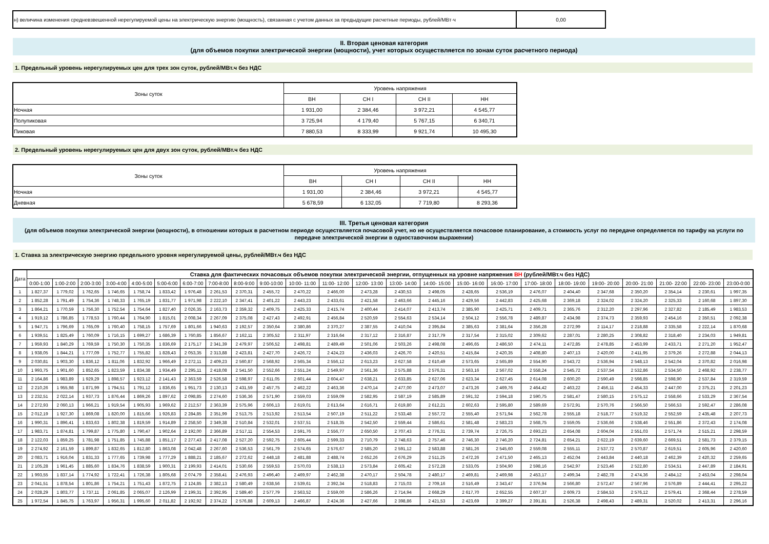| н) величина изменения средневзвешенной нерегулируемой цены на электрическую энергию (мощность), связанная с учетом данных за предыдущие расчетные периоды, рублей/МВт·ч | 0,00 |
II. Вторая ценовая категория
(для объемов покупки электрической энергии (мощности), учет которых осуществляется по зонам суток расчетного периода)
1. Предельный уровень нерегулируемых цен для трех зон суток, рублей/МВт.ч без НДС
| Зоны суток | Уровень напряжения | | | |
| | ВН | СН I | СН II | НН |
| Ночная | 1 931,00 | 2 384,46 | 3 972,21 | 4 545,77 |
| Полупиковая | 3 725,94 | 4 179,40 | 5 767,15 | 6 340,71 |
| Пиковая | 7 880,53 | 8 333,99 | 9 921,74 | 10 495,30 |
2. Предельный уровень нерегулируемых цен для двух зон суток, рублей/МВт.ч без НДС
| Зоны суток | Уровень напряжения | | | |
| | ВН | СН I | СН II | НН |
| Ночная | 1 931,00 | 2 384,46 | 3 972,21 | 4 545,77 |
| Дневная | 5 678,59 | 6 132,05 | 7 719,80 | 8 293,36 |
III. Третья ценовая категория
(для объемов покупки электрической энергии (мощности), в отношении которых в расчетном периоде осуществляется почасовой учет, но не осуществляется почасовое планирование, а стоимость услуг по передаче определяется по тарифу на услуги по передаче электрической энергии в одноставочном выражении)
1. Ставка за электрическую энергию предельного уровня нерегулируемой цены, рублей/МВт.ч без НДС
| Дата | Ставка для фактических почасовых объемов покупки электрической энергии, отпущенных на уровне напряжения ВН (рублей/МВт.ч без НДС) | | | | | | | | | | | | | | | | | | | | | | | |
| --- | --- | --- | --- | --- | --- | --- | --- | --- | --- | --- | --- | --- | --- | --- | --- | --- | --- | --- | --- | --- | --- | --- | --- | --- |
| | 0:00-1:00 | 1:00-2:00 | 2:00-3:00 | 3:00-4:00 | 4:00-5:00 | 5:00-6:00 | 6:00-7:00 | 7:00-8:00 | 8:00-9:00 | 9:00-10:00 | 10:00- 11:00 | 11:00- 12:00 | 12:00- 13:00 | 13:00- 14:00 | 14:00- 15:00 | 15:00- 16:00 | 16:00- 17:00 | 17:00- 18:00 | 18:00- 19:00 | 19:00- 20:00 | 20:00- 21:00 | 21:00- 22:00 | 22:00- 23:00 | 23:00-0:00 |
| 1 | 1 827,37 | 1 779,02 | 1 762,65 | 1 746,65 | 1 758,74 | 1 833,42 | 1 976,48 | 2 261,53 | 2 370,31 | 2 455,72 | 2 470,22 | 2 466,00 | 2 473,28 | 2 430,53 | 2 498,05 | 2 428,65 | 2 536,19 | 2 476,07 | 2 404,40 | 2 347,68 | 2 350,20 | 2 354,14 | 2 230,61 | 1 997,35 |
| 2 | 1 852,28 | 1 791,49 | 1 754,36 | 1 748,33 | 1 765,19 | 1 831,77 | 1 971,98 | 2 222,10 | 2 347,41 | 2 401,22 | 2 443,23 | 2 433,61 | 2 421,58 | 2 463,66 | 2 445,16 | 2 429,56 | 2 442,83 | 2 425,68 | 2 369,18 | 2 324,02 | 2 324,20 | 2 325,33 | 2 160,68 | 1 897,30 |
| 3 | 1 864,21 | 1 770,59 | 1 756,30 | 1 752,54 | 1 754,64 | 1 827,40 | 2 026,35 | 2 163,73 | 2 359,32 | 2 409,75 | 2 425,33 | 2 415,74 | 2 400,44 | 2 414,07 | 2 413,74 | 2 385,90 | 2 425,71 | 2 409,71 | 2 365,76 | 2 312,20 | 2 297,96 | 2 327,82 | 2 185,49 | 1 983,53 |
| 4 | 1 919,12 | 1 786,85 | 1 778,53 | 1 760,44 | 1 764,90 | 1 815,01 | 2 008,34 | 2 267,09 | 2 375,08 | 2 427,43 | 2 492,91 | 2 456,84 | 2 520,59 | 2 554,63 | 2 534,14 | 2 504,12 | 2 556,78 | 2 489,87 | 2 434,98 | 2 374,73 | 2 359,93 | 2 454,16 | 2 350,51 | 2 092,38 |
| 5 | 1 947,71 | 1 796,69 | 1 765,09 | 1 760,40 | 1 758,15 | 1 757,69 | 1 801,66 | 1 940,63 | 2 192,57 | 2 350,64 | 2 380,86 | 2 370,27 | 2 387,55 | 2 410,04 | 2 395,84 | 2 385,63 | 2 381,64 | 2 356,28 | 2 272,99 | 2 114,17 | 2 218,88 | 2 335,58 | 2 222,14 | 1 870,68 |
| 6 | 1 939,51 | 1 825,49 | 1 760,09 | 1 716,15 | 1 699,27 | 1 686,39 | 1 760,85 | 1 856,67 | 2 162,11 | 2 305,52 | 2 311,97 | 2 316,64 | 2 317,12 | 2 316,87 | 2 317,79 | 2 317,54 | 2 315,02 | 2 309,62 | 2 287,01 | 2 280,25 | 2 308,82 | 2 318,40 | 2 234,03 | 1 949,81 |
| 7 | 1 959,93 | 1 840,29 | 1 769,59 | 1 750,30 | 1 750,35 | 1 836,69 | 2 175,17 | 2 341,39 | 2 479,97 | 2 506,52 | 2 498,81 | 2 489,49 | 2 501,06 | 2 503,26 | 2 498,08 | 2 496,65 | 2 486,50 | 2 474,11 | 2 472,85 | 2 478,85 | 2 453,99 | 2 433,71 | 2 271,20 | 1 952,47 |
| 8 | 1 938,05 | 1 844,21 | 1 777,09 | 1 752,77 | 1 755,82 | 1 828,43 | 2 053,35 | 2 313,88 | 2 423,81 | 2 427,70 | 2 426,72 | 2 424,23 | 2 436,03 | 2 426,70 | 2 420,51 | 2 415,84 | 2 420,35 | 2 408,80 | 2 407,13 | 2 420,00 | 2 411,95 | 2 379,26 | 2 272,88 | 2 044,13 |
| 9 | 2 030,81 | 1 903,30 | 1 836,12 | 1 811,06 | 1 832,92 | 1 966,49 | 2 272,11 | 2 409,23 | 2 560,87 | 2 568,92 | 2 565,34 | 2 556,12 | 2 613,23 | 2 627,58 | 2 610,49 | 2 573,65 | 2 565,89 | 2 554,90 | 2 543,72 | 2 536,94 | 2 548,13 | 2 542,04 | 2 370,82 | 2 016,98 |
| 10 | 1 993,75 | 1 901,60 | 1 852,65 | 1 823,59 | 1 834,38 | 1 934,49 | 2 295,11 | 2 418,08 | 2 541,50 | 2 552,66 | 2 551,24 | 2 549,97 | 2 561,36 | 2 575,88 | 2 576,31 | 2 563,16 | 2 567,02 | 2 558,24 | 2 545,72 | 2 537,54 | 2 532,86 | 2 534,50 | 2 468,92 | 2 238,77 |
| 11 | 2 164,86 | 1 983,89 | 1 929,29 | 1 898,57 | 1 923,12 | 2 141,43 | 2 363,59 | 2 526,58 | 2 598,97 | 2 611,05 | 2 601,44 | 2 604,47 | 2 638,21 | 2 633,85 | 2 627,06 | 2 623,34 | 2 627,45 | 2 614,08 | 2 600,20 | 2 590,49 | 2 598,85 | 2 598,90 | 2 537,84 | 2 319,59 |
| 12 | 2 210,26 | 1 955,98 | 1 871,99 | 1 794,51 | 1 791,12 | 1 836,65 | 1 951,73 | 2 130,13 | 2 431,59 | 2 457,75 | 2 462,22 | 2 463,36 | 2 470,14 | 2 477,00 | 2 473,07 | 2 473,26 | 2 469,76 | 2 464,42 | 2 463,22 | 2 456,11 | 2 454,33 | 2 447,00 | 2 375,21 | 2 201,23 |
| 13 | 2 232,51 | 2 022,14 | 1 937,73 | 1 876,44 | 1 869,26 | 1 897,62 | 2 098,85 | 2 274,60 | 2 536,36 | 2 571,90 | 2 559,03 | 2 559,09 | 2 582,95 | 2 587,19 | 2 585,89 | 2 591,32 | 2 594,18 | 2 590,75 | 2 581,47 | 2 580,15 | 2 575,12 | 2 558,66 | 2 533,29 | 2 367,54 |
| 14 | 2 272,93 | 2 060,13 | 1 966,21 | 1 919,54 | 1 905,93 | 1 969,62 | 2 212,57 | 2 363,39 | 2 575,96 | 2 606,13 | 2 619,01 | 2 613,64 | 2 616,71 | 2 619,80 | 2 612,21 | 2 602,63 | 2 595,80 | 2 589,69 | 2 572,91 | 2 570,76 | 2 566,50 | 2 566,53 | 2 592,47 | 2 286,08 |
| 15 | 2 012,19 | 1 927,30 | 1 869,08 | 1 820,00 | 1 815,66 | 1 926,83 | 2 284,85 | 2 351,99 | 2 513,75 | 2 513,92 | 2 513,54 | 2 507,19 | 2 511,22 | 2 533,48 | 2 557,72 | 2 555,40 | 2 571,94 | 2 562,78 | 2 555,18 | 2 518,77 | 2 519,32 | 2 552,59 | 2 435,48 | 2 207,73 |
| 16 | 1 990,31 | 1 896,41 | 1 833,63 | 1 802,38 | 1 819,59 | 1 914,89 | 2 258,50 | 2 349,38 | 2 510,84 | 2 532,01 | 2 537,51 | 2 518,35 | 2 542,50 | 2 559,44 | 2 586,61 | 2 581,48 | 2 583,23 | 2 568,75 | 2 559,05 | 2 536,66 | 2 538,46 | 2 551,86 | 2 372,43 | 2 174,08 |
| 17 | 1 983,71 | 1 874,81 | 1 799,87 | 1 775,80 | 1 790,47 | 1 902,64 | 2 192,00 | 2 366,89 | 2 517,11 | 2 554,53 | 2 591,76 | 2 556,77 | 2 650,50 | 2 707,43 | 2 776,31 | 2 739,74 | 2 726,75 | 2 693,23 | 2 654,08 | 2 604,04 | 2 551,03 | 2 571,74 | 2 515,21 | 2 298,59 |
| 18 | 2 122,03 | 1 859,25 | 1 781,98 | 1 751,85 | 1 745,88 | 1 851,17 | 2 277,43 | 2 417,08 | 2 527,20 | 2 592,75 | 2 605,44 | 2 599,33 | 2 710,79 | 2 748,63 | 2 757,46 | 2 746,30 | 2 746,20 | 2 724,81 | 2 654,21 | 2 622,19 | 2 639,60 | 2 669,51 | 2 581,73 | 2 379,15 |
| 19 | 2 274,92 | 2 161,59 | 1 899,87 | 1 832,65 | 1 812,80 | 1 863,08 | 2 042,48 | 2 267,60 | 2 536,53 | 2 561,79 | 2 574,65 | 2 576,67 | 2 585,20 | 2 591,12 | 2 583,88 | 2 581,26 | 2 545,60 | 2 559,08 | 2 555,11 | 2 537,72 | 2 570,87 | 2 619,51 | 2 605,96 | 2 420,60 |
| 20 | 2 083,71 | 1 916,04 | 1 831,33 | 1 777,65 | 1 739,98 | 1 777,29 | 1 888,21 | 2 185,67 | 2 272,62 | 2 448,18 | 2 481,88 | 2 488,74 | 2 652,26 | 2 676,29 | 2 511,25 | 2 472,26 | 2 471,50 | 2 465,13 | 2 452,04 | 2 443,84 | 2 440,18 | 2 462,39 | 2 420,32 | 2 259,65 |
| 21 | 2 105,28 | 1 961,45 | 1 885,60 | 1 834,76 | 1 838,59 | 1 900,31 | 2 199,93 | 2 414,01 | 2 530,66 | 2 559,53 | 2 570,03 | 2 538,13 | 2 573,84 | 2 605,42 | 2 572,28 | 2 533,05 | 2 504,90 | 2 598,16 | 2 542,97 | 2 523,46 | 2 522,80 | 2 534,51 | 2 447,89 | 2 184,91 |
| 22 | 1 993,55 | 1 837,14 | 1 774,92 | 1 722,41 | 1 726,38 | 1 805,68 | 2 074,79 | 2 358,41 | 2 476,93 | 2 496,40 | 2 469,97 | 2 462,38 | 2 470,17 | 2 504,78 | 2 480,17 | 2 469,81 | 2 469,98 | 2 453,17 | 2 499,34 | 2 482,78 | 2 474,36 | 2 484,12 | 2 453,04 | 2 298,04 |
| 23 | 2 041,51 | 1 878,54 | 1 801,86 | 1 754,21 | 1 751,43 | 1 872,75 | 2 124,85 | 2 382,13 | 2 580,49 | 2 638,56 | 2 539,61 | 2 392,34 | 2 518,83 | 2 715,03 | 2 709,16 | 2 516,49 | 2 343,47 | 2 376,94 | 2 566,80 | 2 572,47 | 2 567,96 | 2 576,89 | 2 444,41 | 2 295,22 |
| 24 | 2 028,29 | 1 803,77 | 1 737,11 | 2 061,85 | 2 065,07 | 2 126,99 | 2 199,31 | 2 392,95 | 2 589,40 | 2 577,79 | 2 563,52 | 2 559,00 | 2 586,26 | 2 714,94 | 2 668,29 | 2 617,70 | 2 652,55 | 2 607,37 | 2 609,73 | 2 584,53 | 2 576,12 | 2 579,41 | 2 368,44 | 2 278,59 |
| 25 | 1 972,54 | 1 845,75 | 1 763,97 | 1 956,31 | 1 995,60 | 2 011,82 | 2 192,92 | 2 374,22 | 2 576,88 | 2 609,13 | 2 466,87 | 2 424,36 | 2 427,66 | 2 398,86 | 2 421,53 | 2 423,69 | 2 399,27 | 2 391,81 | 2 526,38 | 2 498,43 | 2 489,31 | 2 520,02 | 2 413,31 | 2 296,16 |